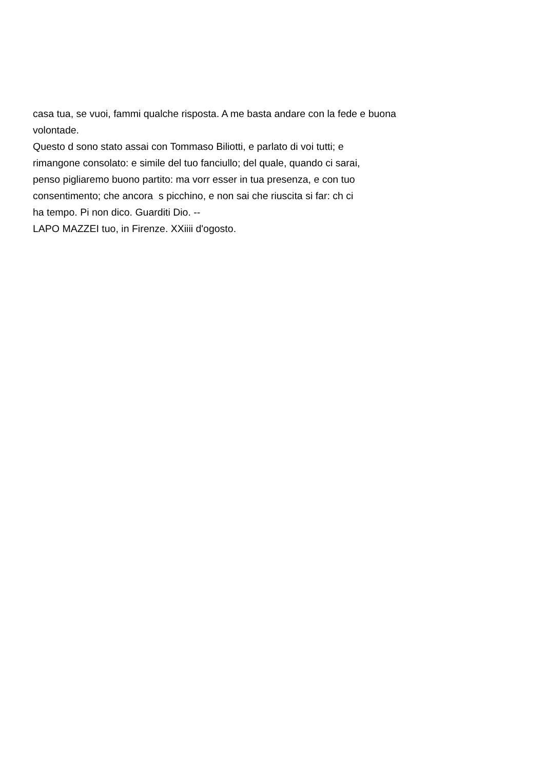casa tua, se vuoi, fammi qualche risposta. A me basta andare con la fede e buona
volontade.
Questo d sono stato assai con Tommaso Biliotti, e parlato di voi tutti; e
rimangone consolato: e simile del tuo fanciullo; del quale, quando ci sarai,
penso pigliaremo buono partito: ma vorr esser in tua presenza, e con tuo
consentimento; che ancora s picchino, e non sai che riuscita si far: ch ci
ha tempo. Pi non dico. Guarditi Dio. --
LAPO MAZZEI tuo, in Firenze. XXiiii d'ogosto.